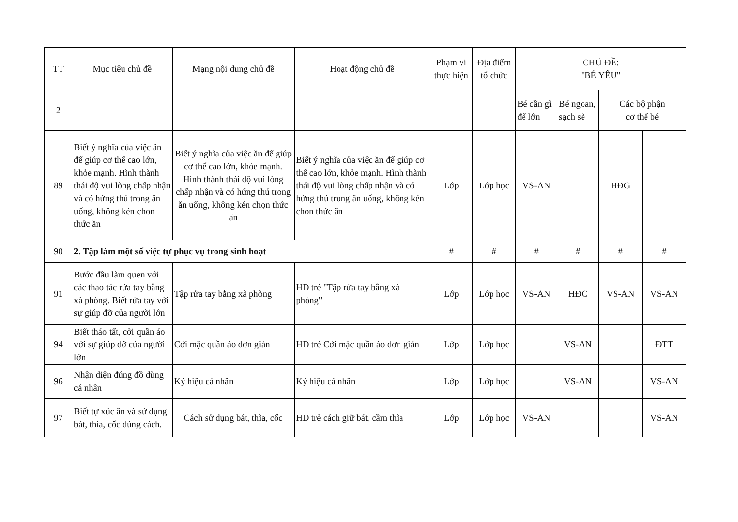| TT | Mục tiêu chủ đề | Mạng nội dung chủ đề | Hoạt động chủ đề | Phạm vi thực hiện | Địa điểm tổ chức | CHỦ ĐỀ: "BÉ YÊU" | | | |
| --- | --- | --- | --- | --- | --- | --- | --- | --- | --- |
| 2 | | | | | | Bé cần gì để lớn | Bé ngoan, sạch sẽ | Các bộ phận cơ thể bé | |
| 89 | Biết ý nghĩa của việc ăn để giúp cơ thể cao lớn, khỏe mạnh. Hình thành thái độ vui lòng chấp nhận và có hứng thú trong ăn uống, không kén chọn thức ăn | Biết ý nghĩa của việc ăn để giúp cơ thể cao lớn, khỏe mạnh. Hình thành thái độ vui lòng chấp nhận và có hứng thú trong ăn uống, không kén chọn thức ăn | Biết ý nghĩa của việc ăn để giúp cơ thể cao lớn, khỏe mạnh. Hình thành thái độ vui lòng chấp nhận và có hứng thú trong ăn uống, không kén chọn thức ăn | Lớp | Lớp học | VS-AN | | HĐG | |
| 90 | 2. Tập làm một số việc tự phục vụ trong sinh hoạt | | | # | # | # | # | # | # |
| 91 | Bước đầu làm quen với các thao tác rửa tay bằng xà phòng. Biết rửa tay với sự giúp đỡ của người lớn | Tập rửa tay bằng xà phòng | HD trẻ "Tập rửa tay bằng xà phòng" | Lớp | Lớp học | VS-AN | HĐC | VS-AN | VS-AN |
| 94 | Biết tháo tất, cởi quần áo với sự giúp đỡ của người lớn | Cởi mặc quần áo đơn giản | HD trẻ Cởi mặc quần áo đơn giản | Lớp | Lớp học | | VS-AN | | ĐTT |
| 96 | Nhận diện đúng đồ dùng cá nhân | Ký hiệu cá nhân | Ký hiệu cá nhân | Lớp | Lớp học | | VS-AN | | VS-AN |
| 97 | Biết tự xúc ăn và sử dụng bát, thìa, cốc đúng cách. | Cách sử dụng bát, thìa, cốc | HD trẻ cách giữ bát, cầm thìa | Lớp | Lớp học | VS-AN | | | VS-AN |